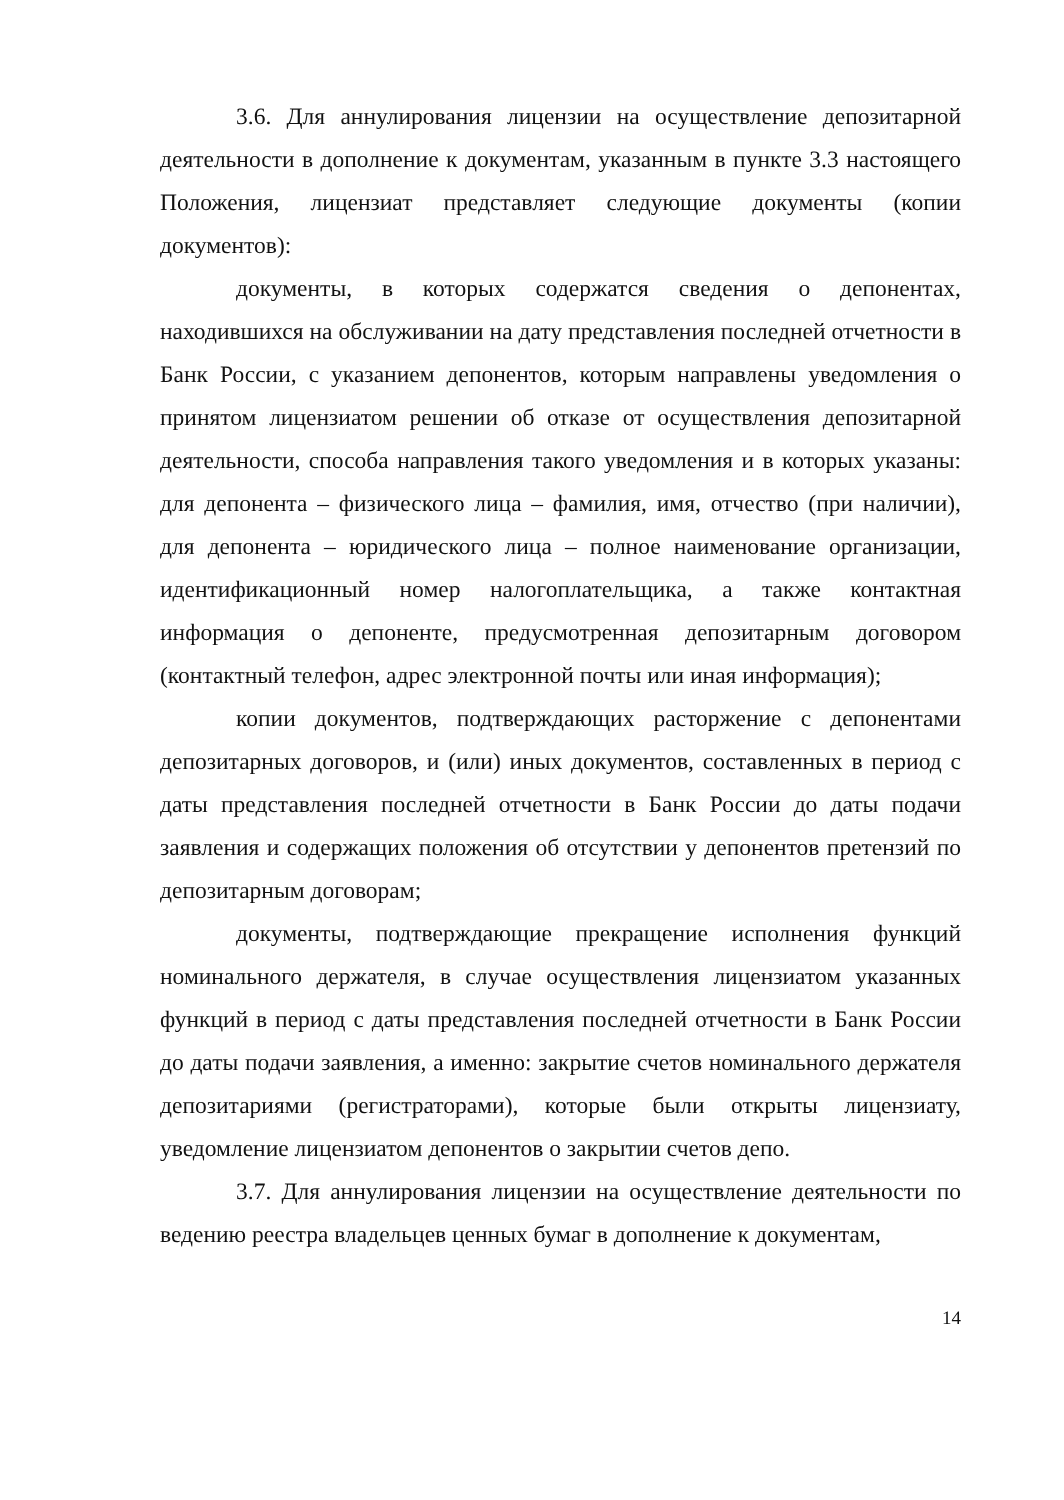3.6. Для аннулирования лицензии на осуществление депозитарной деятельности в дополнение к документам, указанным в пункте 3.3 настоящего Положения, лицензиат представляет следующие документы (копии документов):
документы, в которых содержатся сведения о депонентах, находившихся на обслуживании на дату представления последней отчетности в Банк России, с указанием депонентов, которым направлены уведомления о принятом лицензиатом решении об отказе от осуществления депозитарной деятельности, способа направления такого уведомления и в которых указаны: для депонента – физического лица – фамилия, имя, отчество (при наличии), для депонента – юридического лица – полное наименование организации, идентификационный номер налогоплательщика, а также контактная информация о депоненте, предусмотренная депозитарным договором (контактный телефон, адрес электронной почты или иная информация);
копии документов, подтверждающих расторжение с депонентами депозитарных договоров, и (или) иных документов, составленных в период с даты представления последней отчетности в Банк России до даты подачи заявления и содержащих положения об отсутствии у депонентов претензий по депозитарным договорам;
документы, подтверждающие прекращение исполнения функций номинального держателя, в случае осуществления лицензиатом указанных функций в период с даты представления последней отчетности в Банк России до даты подачи заявления, а именно: закрытие счетов номинального держателя депозитариями (регистраторами), которые были открыты лицензиату, уведомление лицензиатом депонентов о закрытии счетов депо.
3.7. Для аннулирования лицензии на осуществление деятельности по ведению реестра владельцев ценных бумаг в дополнение к документам,
14